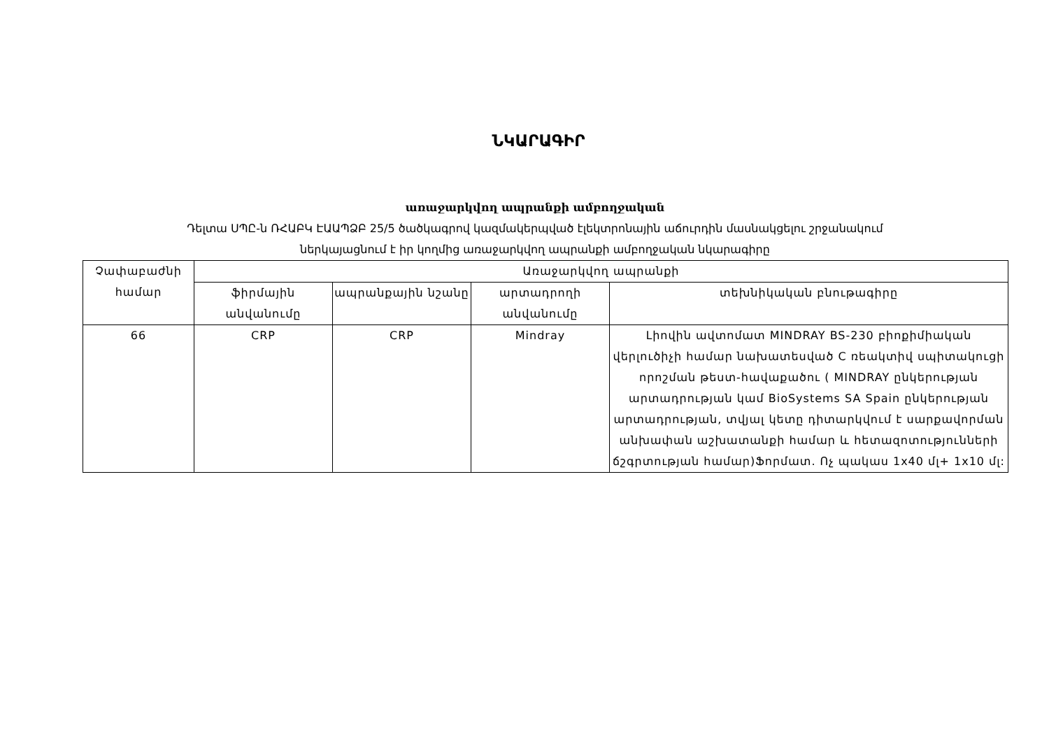ՆԿԱՐԱԳԻՐ
առաջարկվող ապրանքի ամբողջական
Դելտա ՍՊԸ-ն ՌՀԱԲԿ ԷԱԱՊՁԲ 25/5 ծածկագրով կազմակերպված էլեկտրոնային աճուրդին մասնակցելու շրջանակում
ներկայացնում է իր կողմից առաջարկվող ապրանքի ամբողջական նկարագիրը
| Չափաբաժնի համար | Առաջարկվող ապրանքի | | | |
| --- | --- | --- | --- | --- |
| | ֆիրմային անվանումը | ապրանքային նշանը | արտադրողի անվանումը | տեխնիկական բնութագիրը |
| 66 | CRP | CRP | Mindray | Լիովին ավտոմատ MINDRAY BS-230 բիոքիմիական վերլուծիչի համար նախատեսված C ռեակտիվ սպիտակուցի որոշման թեստ-հավաքածու ( MINDRAY ընկերության արտադրության կամ BioSystems SA Spain ընկերության արտադրության, տվյալ կետը դիտարկվում է սարքավորման անխափան աշխատանքի համար և հետազոտությունների ճշգրտության համար)Ֆորմատ. Ոչ պակաս 1x40 մլ+ 1x10 մլ: |